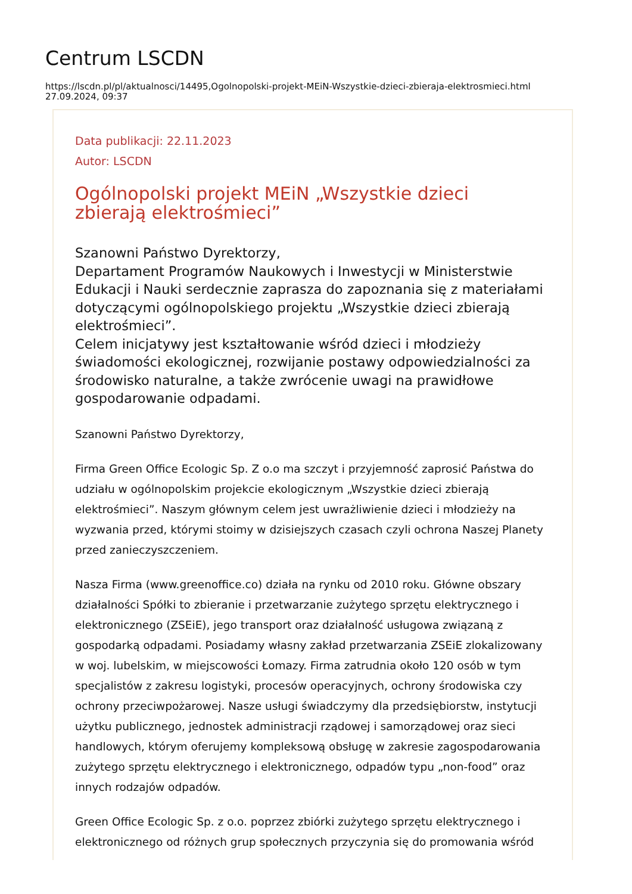Centrum LSCDN
https://lscdn.pl/pl/aktualnosci/14495,Ogolnopolski-projekt-MEiN-Wszystkie-dzieci-zbieraja-elektrosmieci.html
27.09.2024, 09:37
Data publikacji: 22.11.2023
Autor: LSCDN
Ogólnopolski projekt MEiN „Wszystkie dzieci
zbierają elektrośmieci”
Szanowni Państwo Dyrektorzy,
Departament Programów Naukowych i Inwestycji w Ministerstwie Edukacji i Nauki serdecznie zaprasza do zapoznania się z materiałami dotyczącymi ogólnopolskiego projektu „Wszystkie dzieci zbierają elektrośmieci”.
Celem inicjatywy jest kształtowanie wśród dzieci i młodzieży świadomości ekologicznej, rozwijanie postawy odpowiedzialności za środowisko naturalne, a także zwrócenie uwagi na prawidłowe gospodarowanie odpadami.
Szanowni Państwo Dyrektorzy,
Firma Green Office Ecologic Sp. Z o.o ma szczyt i przyjemność zaprosić Państwa do udziału w ogólnopolskim projekcie ekologicznym „Wszystkie dzieci zbierają elektrośmieci”. Naszym głównym celem jest uwrażliwienie dzieci i młodzieży na wyzwania przed, którymi stoimy w dzisiejszych czasach czyli ochrona Naszej Planety przed zanieczyszczeniem.
Nasza Firma (www.greenoffice.co) działa na rynku od 2010 roku. Główne obszary działalności Spółki to zbieranie i przetwarzanie zużytego sprzętu elektrycznego i elektronicznego (ZSEiE), jego transport oraz działalność usługowa związaną z gospodarką odpadami. Posiadamy własny zakład przetwarzania ZSEiE zlokalizowany w woj. lubelskim, w miejscowości Łomazy. Firma zatrudnia około 120 osób w tym specjalistów z zakresu logistyki, procesów operacyjnych, ochrony środowiska czy ochrony przeciwpożarowej. Nasze usługi świadczymy dla przedsiębiorstw, instytucji użytku publicznego, jednostek administracji rządowej i samorządowej oraz sieci handlowych, którym oferujemy kompleksową obsługę w zakresie zagospodarowania zużytego sprzętu elektrycznego i elektronicznego, odpadów typu „non-food” oraz innych rodzajów odpadów.
Green Office Ecologic Sp. z o.o. poprzez zbiórki zużytego sprzętu elektrycznego i elektronicznego od różnych grup społecznych przyczynia się do promowania wśród